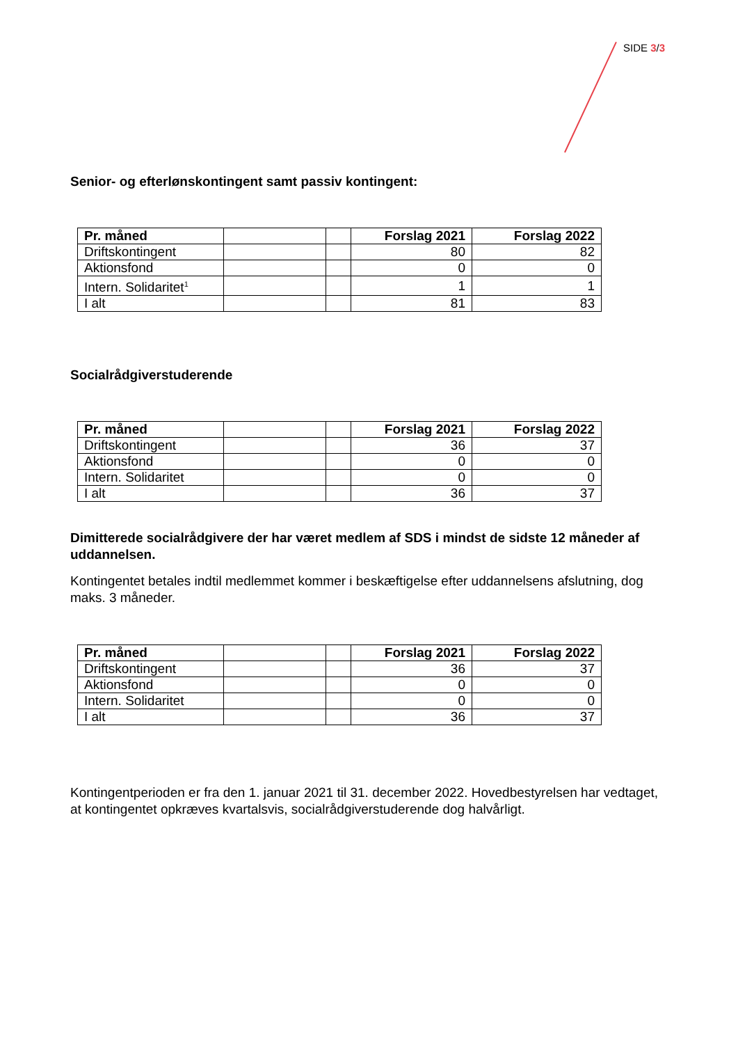SIDE 3/3
Senior- og efterlønskontingent samt passiv kontingent:
| Pr. måned | | | Forslag 2021 | Forslag 2022 |
| Driftskontingent | | | 80 | 82 |
| Aktionsfond | | | 0 | 0 |
| Intern. Solidaritet<sup>1</sup> | | | 1 | 1 |
| I alt | | | 81 | 83 |
Socialrådgiverstuderende
| Pr. måned | | | Forslag 2021 | Forslag 2022 |
| Driftskontingent | | | 36 | 37 |
| Aktionsfond | | | 0 | 0 |
| Intern. Solidaritet | | | 0 | 0 |
| I alt | | | 36 | 37 |
Dimitterede socialrådgivere der har været medlem af SDS i mindst de sidste 12 måneder af uddannelsen.
Kontingentet betales indtil medlemmet kommer i beskæftigelse efter uddannelsens afslutning, dog maks. 3 måneder.
| Pr. måned | | | Forslag 2021 | Forslag 2022 |
| Driftskontingent | | | 36 | 37 |
| Aktionsfond | | | 0 | 0 |
| Intern. Solidaritet | | | 0 | 0 |
| I alt | | | 36 | 37 |
Kontingentperioden er fra den 1. januar 2021 til 31. december 2022. Hovedbestyrelsen har vedtaget, at kontingentet opkræves kvartalsvis, socialrådgiverstuderende dog halvårligt.